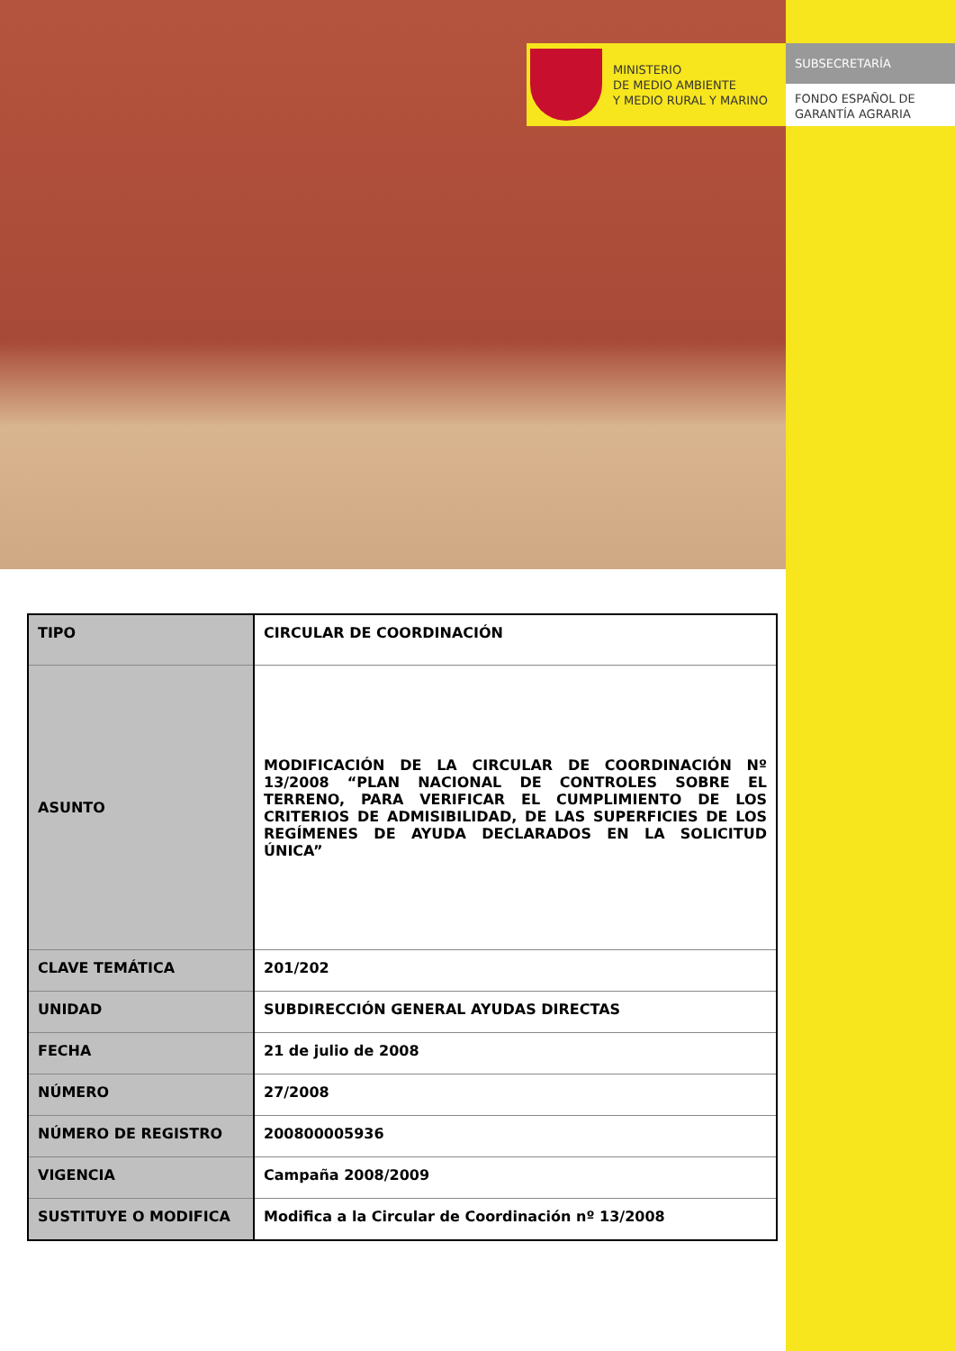MINISTERIO
DE MEDIO AMBIENTE
Y MEDIO RURAL Y MARINO
SUBSECRETARÍA
FONDO ESPAÑOL DE
GARANTÍA AGRARIA
| TIPO | CIRCULAR DE COORDINACIÓN |
| ASUNTO | MODIFICACIÓN DE LA CIRCULAR DE COORDINACIÓN Nº 13/2008 “PLAN NACIONAL DE CONTROLES SOBRE EL TERRENO, PARA VERIFICAR EL CUMPLIMIENTO DE LOS CRITERIOS DE ADMISIBILIDAD, DE LAS SUPERFICIES DE LOS REGÍMENES DE AYUDA DECLARADOS EN LA SOLICITUD ÚNICA” |
| CLAVE TEMÁTICA | 201/202 |
| UNIDAD | SUBDIRECCIÓN GENERAL AYUDAS DIRECTAS |
| FECHA | 21 de julio de 2008 |
| NÚMERO | 27/2008 |
| NÚMERO DE REGISTRO | 200800005936 |
| VIGENCIA | Campaña 2008/2009 |
| SUSTITUYE O MODIFICA | Modifica a la Circular de Coordinación nº 13/2008 |